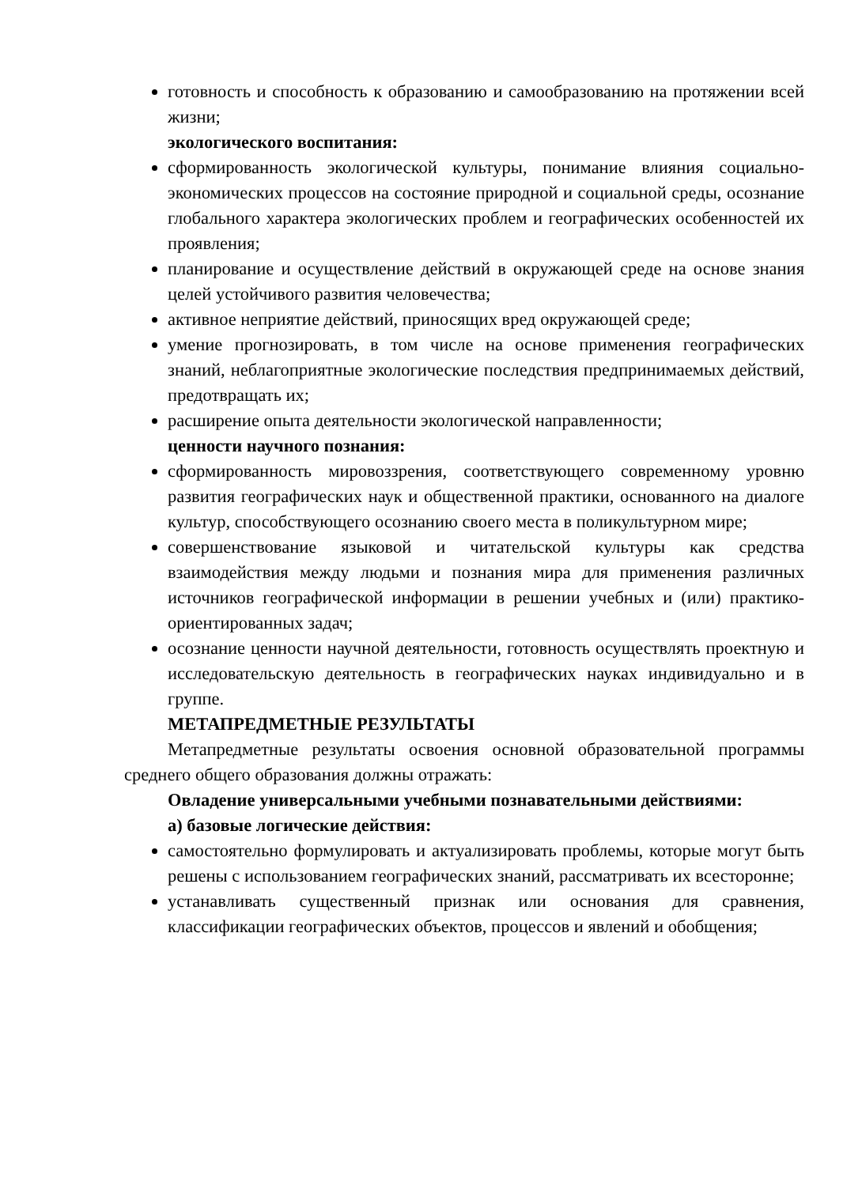готовность и способность к образованию и самообразованию на протяжении всей жизни;
экологического воспитания:
сформированность экологической культуры, понимание влияния социально-экономических процессов на состояние природной и социальной среды, осознание глобального характера экологических проблем и географических особенностей их проявления;
планирование и осуществление действий в окружающей среде на основе знания целей устойчивого развития человечества;
активное неприятие действий, приносящих вред окружающей среде;
умение прогнозировать, в том числе на основе применения географических знаний, неблагоприятные экологические последствия предпринимаемых действий, предотвращать их;
расширение опыта деятельности экологической направленности;
ценности научного познания:
сформированность мировоззрения, соответствующего современному уровню развития географических наук и общественной практики, основанного на диалоге культур, способствующего осознанию своего места в поликультурном мире;
совершенствование языковой и читательской культуры как средства взаимодействия между людьми и познания мира для применения различных источников географической информации в решении учебных и (или) практико-ориентированных задач;
осознание ценности научной деятельности, готовность осуществлять проектную и исследовательскую деятельность в географических науках индивидуально и в группе.
МЕТАПРЕДМЕТНЫЕ РЕЗУЛЬТАТЫ
Метапредметные результаты освоения основной образовательной программы среднего общего образования должны отражать:
Овладение универсальными учебными познавательными действиями:
а) базовые логические действия:
самостоятельно формулировать и актуализировать проблемы, которые могут быть решены с использованием географических знаний, рассматривать их всесторонне;
устанавливать существенный признак или основания для сравнения, классификации географических объектов, процессов и явлений и обобщения;